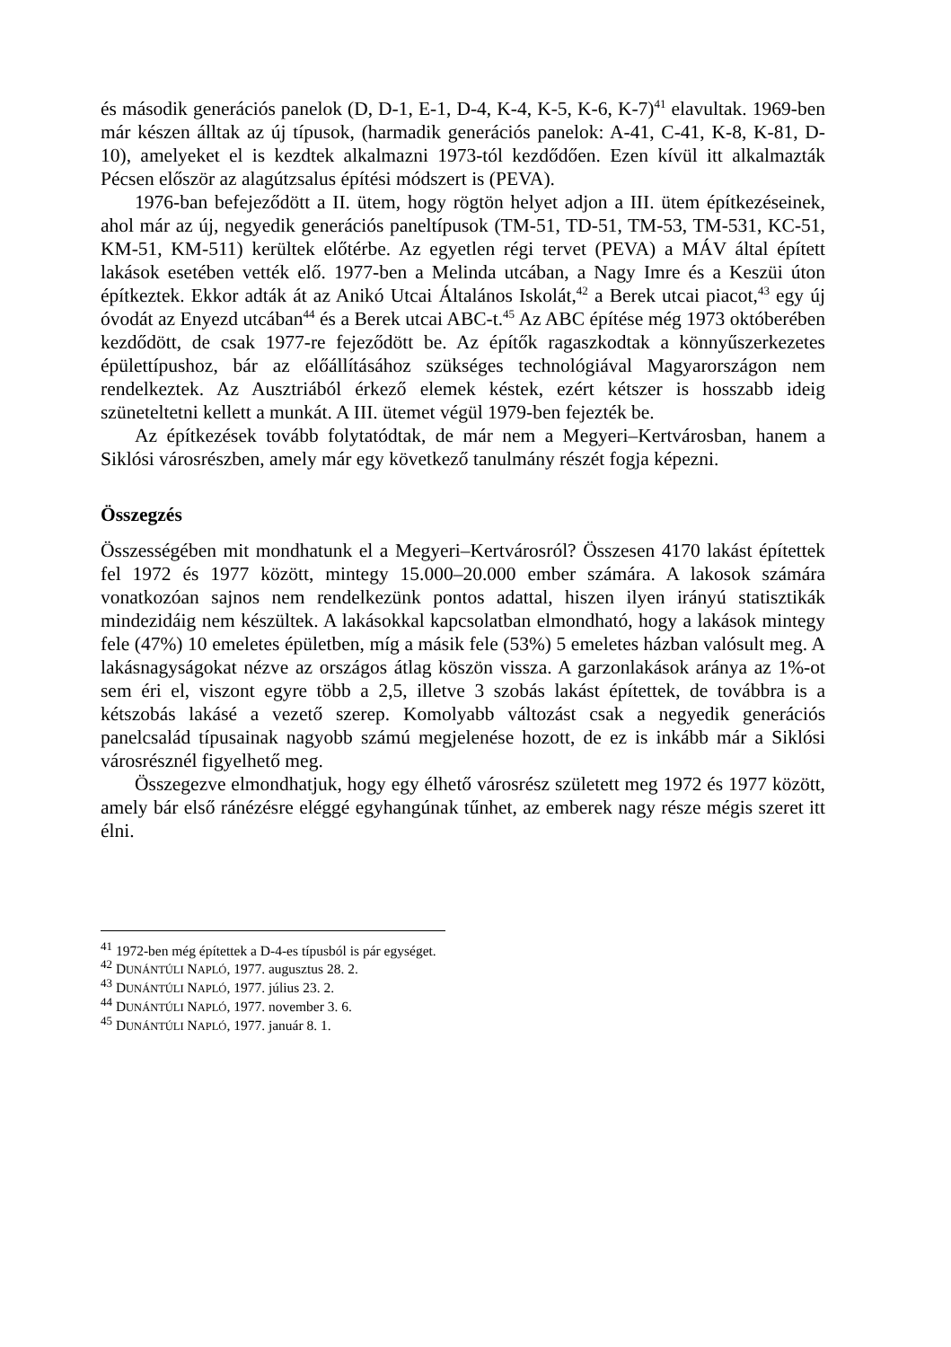és második generációs panelok (D, D-1, E-1, D-4, K-4, K-5, K-6, K-7)<sup>41</sup> elavultak. 1969-ben már készen álltak az új típusok, (harmadik generációs panelok: A-41, C-41, K-8, K-81, D-10), amelyeket el is kezdtek alkalmazni 1973-tól kezdődően. Ezen kívül itt alkalmazták Pécsen először az alagútzsalus építési módszert is (PEVA).
1976-ban befejeződött a II. ütem, hogy rögtön helyet adjon a III. ütem építkezéseinek, ahol már az új, negyedik generációs paneltípusok (TM-51, TD-51, TM-53, TM-531, KC-51, KM-51, KM-511) kerültek előtérbe. Az egyetlen régi tervet (PEVA) a MÁV által épített lakások esetében vették elő. 1977-ben a Melinda utcában, a Nagy Imre és a Keszüi úton építkeztek. Ekkor adták át az Anikó Utcai Általános Iskolát,<sup>42</sup> a Berek utcai piacot,<sup>43</sup> egy új óvodát az Enyezd utcában<sup>44</sup> és a Berek utcai ABC-t.<sup>45</sup> Az ABC építése még 1973 októberében kezdődött, de csak 1977-re fejeződött be. Az építők ragaszkodtak a könnyűszerkezetes épülettípushoz, bár az előállításához szükséges technológiával Magyarországon nem rendelkeztek. Az Ausztriából érkező elemek késtek, ezért kétszer is hosszabb ideig szüneteltetni kellett a munkát. A III. ütemet végül 1979-ben fejezték be.
Az építkezések tovább folytatódtak, de már nem a Megyeri–Kertvárosban, hanem a Siklósi városrészben, amely már egy következő tanulmány részét fogja képezni.
Összegzés
Összességében mit mondhatunk el a Megyeri–Kertvárosról? Összesen 4170 lakást építettek fel 1972 és 1977 között, mintegy 15.000–20.000 ember számára. A lakosok számára vonatkozóan sajnos nem rendelkezünk pontos adattal, hiszen ilyen irányú statisztikák mindezidáig nem készültek. A lakásokkal kapcsolatban elmondható, hogy a lakások mintegy fele (47%) 10 emeletes épületben, míg a másik fele (53%) 5 emeletes házban valósult meg. A lakásnagyságokat nézve az országos átlag köszön vissza. A garzonlakások aránya az 1%-ot sem éri el, viszont egyre több a 2,5, illetve 3 szobás lakást építettek, de továbbra is a kétszobás lakásé a vezető szerep. Komolyabb változást csak a negyedik generációs panelcsalád típusainak nagyobb számú megjelenése hozott, de ez is inkább már a Siklósi városrésznél figyelhető meg.
Összegezve elmondhatjuk, hogy egy élhető városrész született meg 1972 és 1977 között, amely bár első ránézésre eléggé egyhangúnak tűnhet, az emberek nagy része mégis szeret itt élni.
<sup>41</sup> 1972-ben még építettek a D-4-es típusból is pár egységet.
<sup>42</sup> DUNÁNTÚLI NAPLÓ, 1977. augusztus 28. 2.
<sup>43</sup> DUNÁNTÚLI NAPLÓ, 1977. július 23. 2.
<sup>44</sup> DUNÁNTÚLI NAPLÓ, 1977. november 3. 6.
<sup>45</sup> DUNÁNTÚLI NAPLÓ, 1977. január 8. 1.